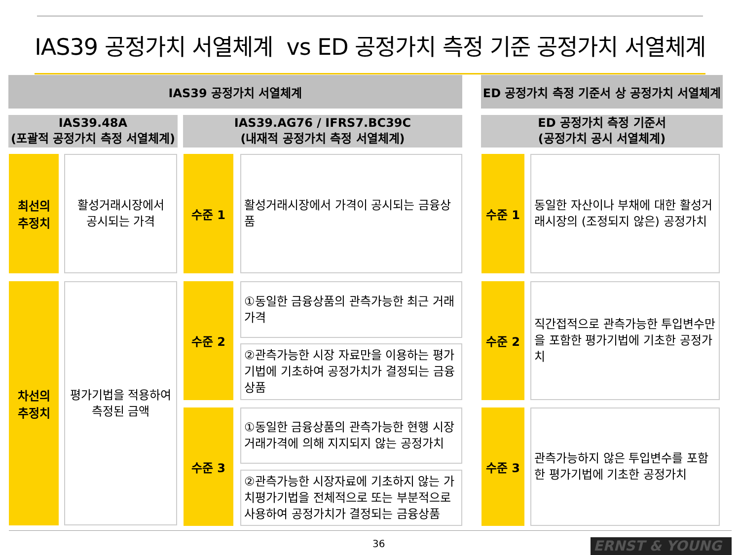IAS39 공정가치 서열체계 vs ED 공정가치 측정 기준 공정가치 서열체계
IAS39 공정가치 서열체계
ED 공정가치 측정 기준서 상 공정가치 서열체계
IAS39.48A
(포괄적 공정가치 측정 서열체계)
IAS39.AG76 / IFRS7.BC39C
(내재적 공정가치 측정 서열체계)
ED 공정가치 측정 기준서
(공정가치 공시 서열체계)
최선의
추정치
활성거래시장에서
공시되는 가격
수준 1
활성거래시장에서 가격이 공시되는 금융상품
수준 1
동일한 자산이나 부채에 대한 활성거래시장의 (조정되지 않은) 공정가치
차선의
추정치
평가기법을 적용하여
측정된 금액
수준 2
①동일한 금융상품의 관측가능한 최근 거래가격
②관측가능한 시장 자료만을 이용하는 평가기법에 기초하여 공정가치가 결정되는 금융상품
수준 3
①동일한 금융상품의 관측가능한 현행 시장거래가격에 의해 지지되지 않는 공정가치
②관측가능한 시장자료에 기초하지 않는 가치평가기법을 전체적으로 또는 부분적으로 사용하여 공정가치가 결정되는 금융상품
수준 2
직간접적으로 관측가능한 투입변수만을 포함한 평가기법에 기초한 공정가치
수준 3
관측가능하지 않은 투입변수를 포함한 평가기법에 기초한 공정가치
36 ERNST & YOUNG